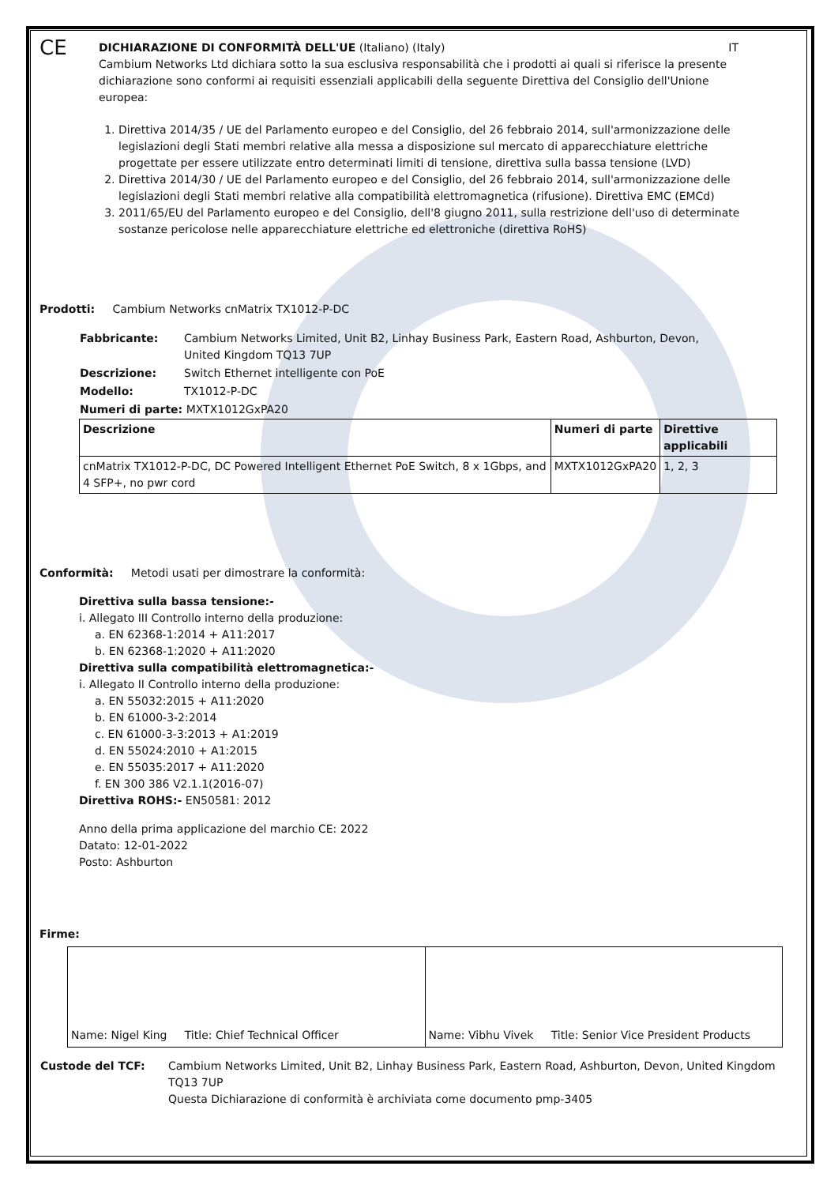CE
DICHIARAZIONE DI CONFORMITÀ DELL'UE (Italiano) (Italy) IT
Cambium Networks Ltd dichiara sotto la sua esclusiva responsabilità che i prodotti ai quali si riferisce la presente dichiarazione sono conformi ai requisiti essenziali applicabili della seguente Direttiva del Consiglio dell'Unione europea:
1. Direttiva 2014/35 / UE del Parlamento europeo e del Consiglio, del 26 febbraio 2014, sull'armonizzazione delle legislazioni degli Stati membri relative alla messa a disposizione sul mercato di apparecchiature elettriche progettate per essere utilizzate entro determinati limiti di tensione, direttiva sulla bassa tensione (LVD)
2. Direttiva 2014/30 / UE del Parlamento europeo e del Consiglio, del 26 febbraio 2014, sull'armonizzazione delle legislazioni degli Stati membri relative alla compatibilità elettromagnetica (rifusione). Direttiva EMC (EMCd)
3. 2011/65/EU del Parlamento europeo e del Consiglio, dell'8 giugno 2011, sulla restrizione dell'uso di determinate sostanze pericolose nelle apparecchiature elettriche ed elettroniche (direttiva RoHS)
Prodotti: Cambium Networks cnMatrix TX1012-P-DC
| Fabbricante: | Cambium Networks Limited, Unit B2, Linhay Business Park, Eastern Road, Ashburton, Devon, United Kingdom TQ13 7UP |
| Descrizione: | Switch Ethernet intelligente con PoE |
| Modello: | TX1012-P-DC |
| Numeri di parte: MXTX1012GxPA20 | |
| Descrizione | Numeri di parte | Direttive applicabili |
| --- | --- | --- |
| cnMatrix TX1012-P-DC, DC Powered Intelligent Ethernet PoE Switch, 8 x 1Gbps, and 4 SFP+, no pwr cord | MXTX1012GxPA20 | 1, 2, 3 |
Conformità: Metodi usati per dimostrare la conformità:
Direttiva sulla bassa tensione:-
i. Allegato III Controllo interno della produzione:
a. EN 62368-1:2014 + A11:2017
b. EN 62368-1:2020 + A11:2020
Direttiva sulla compatibilità elettromagnetica:-
i. Allegato II Controllo interno della produzione:
a. EN 55032:2015 + A11:2020
b. EN 61000-3-2:2014
c. EN 61000-3-3:2013 + A1:2019
d. EN 55024:2010 + A1:2015
e. EN 55035:2017 + A11:2020
f. EN 300 386 V2.1.1(2016-07)
Direttiva ROHS:- EN50581: 2012
Anno della prima applicazione del marchio CE: 2022
Datato: 12-01-2022
Posto: Ashburton
Firme:
| Name: Nigel King Title: Chief Technical Officer | Name: Vibhu Vivek Title: Senior Vice President Products |
| Custode del TCF: | Cambium Networks Limited, Unit B2, Linhay Business Park, Eastern Road, Ashburton, Devon, United Kingdom TQ13 7UP Questa Dichiarazione di conformità è archiviata come documento pmp-3405 |